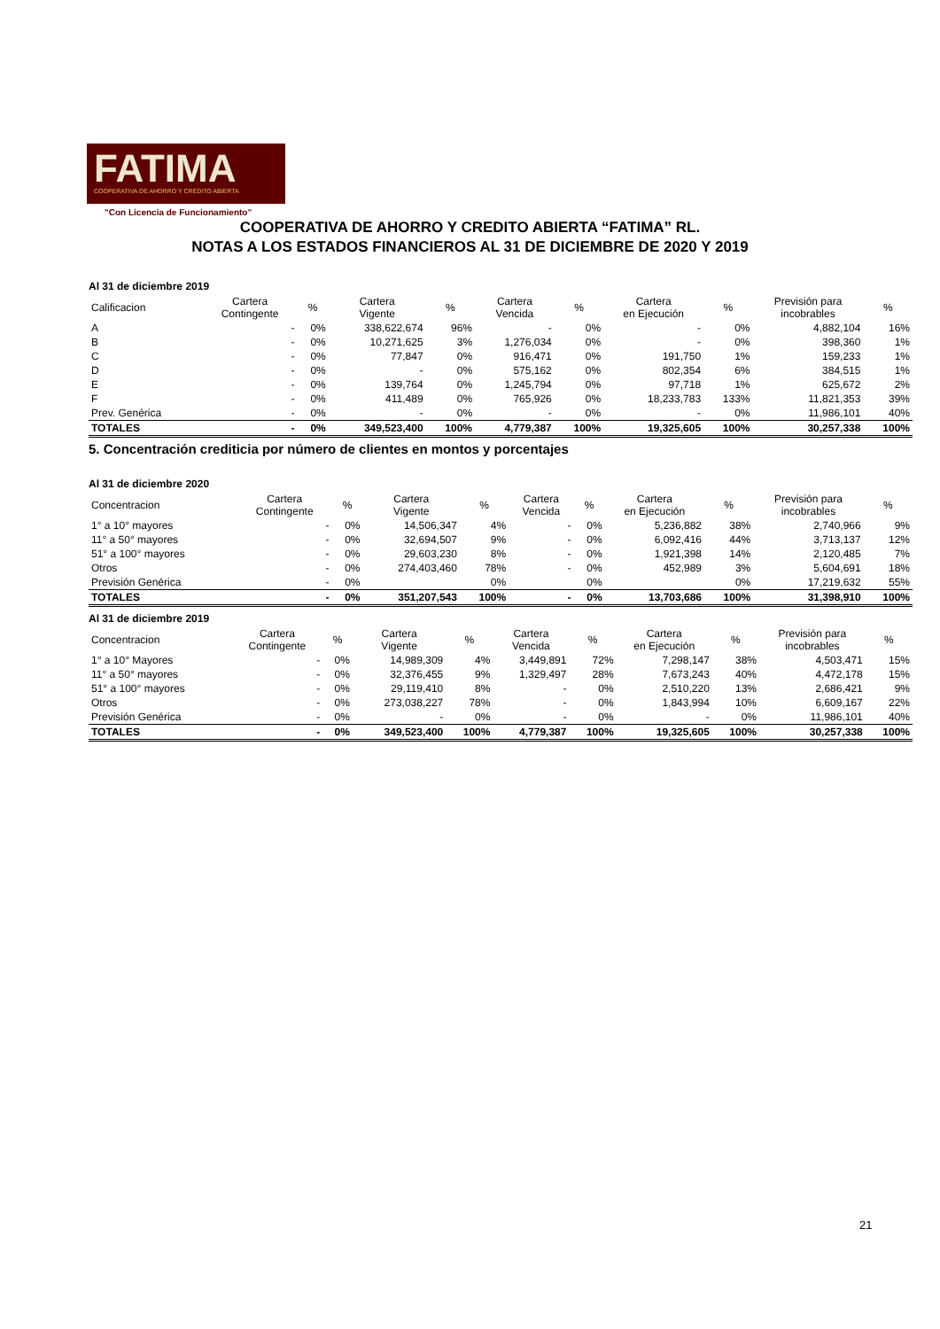FATIMA
COOPERATIVA DE AHORRO Y CRÉDITO ABIERTA
"Con Licencia de Funcionamiento"
COOPERATIVA DE AHORRO Y CREDITO ABIERTA “FATIMA” RL.
NOTAS A LOS ESTADOS FINANCIEROS AL 31 DE DICIEMBRE DE 2020 Y 2019
Al 31 de diciembre 2019
| Calificacion | Cartera Contingente | % | Cartera Vigente | % | Cartera Vencida | % | Cartera en Ejecución | % | Previsión para incobrables | % |
| --- | --- | --- | --- | --- | --- | --- | --- | --- | --- | --- |
| A | - | 0% | 338,622,674 | 96% | - | 0% | - | 0% | 4,882,104 | 16% |
| B | - | 0% | 10,271,625 | 3% | 1,276,034 | 0% | - | 0% | 398,360 | 1% |
| C | - | 0% | 77,847 | 0% | 916,471 | 0% | 191,750 | 1% | 159,233 | 1% |
| D | - | 0% | - | 0% | 575,162 | 0% | 802,354 | 6% | 384,515 | 1% |
| E | - | 0% | 139,764 | 0% | 1,245,794 | 0% | 97,718 | 1% | 625,672 | 2% |
| F | - | 0% | 411,489 | 0% | 765,926 | 0% | 18,233,783 | 133% | 11,821,353 | 39% |
| Prev. Genérica | - | 0% | - | 0% | - | 0% | - | 0% | 11,986,101 | 40% |
| TOTALES | - | 0% | 349,523,400 | 100% | 4,779,387 | 100% | 19,325,605 | 100% | 30,257,338 | 100% |
5. Concentración crediticia por número de clientes en montos y porcentajes
Al 31 de diciembre 2020
| Concentracion | Cartera Contingente | % | Cartera Vigente | % | Cartera Vencida | % | Cartera en Ejecución | % | Previsión para incobrables | % |
| --- | --- | --- | --- | --- | --- | --- | --- | --- | --- | --- |
| 1° a 10° mayores | - | 0% | 14,506,347 | 4% | - | 0% | 5,236,882 | 38% | 2,740,966 | 9% |
| 11° a 50° mayores | - | 0% | 32,694,507 | 9% | - | 0% | 6,092,416 | 44% | 3,713,137 | 12% |
| 51° a 100° mayores | - | 0% | 29,603,230 | 8% | - | 0% | 1,921,398 | 14% | 2,120,485 | 7% |
| Otros | - | 0% | 274,403,460 | 78% | - | 0% | 452,989 | 3% | 5,604,691 | 18% |
| Previsión Genérica | - | 0% | | 0% | | 0% | | 0% | 17,219,632 | 55% |
| TOTALES | - | 0% | 351,207,543 | 100% | - | 0% | 13,703,686 | 100% | 31,398,910 | 100% |
Al 31 de diciembre 2019
| Concentracion | Cartera Contingente | % | Cartera Vigente | % | Cartera Vencida | % | Cartera en Ejecución | % | Previsión para incobrables | % |
| --- | --- | --- | --- | --- | --- | --- | --- | --- | --- | --- |
| 1° a 10° Mayores | - | 0% | 14,989,309 | 4% | 3,449,891 | 72% | 7,298,147 | 38% | 4,503,471 | 15% |
| 11° a 50° mayores | - | 0% | 32,376,455 | 9% | 1,329,497 | 28% | 7,673,243 | 40% | 4,472,178 | 15% |
| 51° a 100° mayores | - | 0% | 29,119,410 | 8% | - | 0% | 2,510,220 | 13% | 2,686,421 | 9% |
| Otros | - | 0% | 273,038,227 | 78% | - | 0% | 1,843,994 | 10% | 6,609,167 | 22% |
| Previsión Genérica | - | 0% | - | 0% | - | 0% | - | 0% | 11,986,101 | 40% |
| TOTALES | - | 0% | 349,523,400 | 100% | 4,779,387 | 100% | 19,325,605 | 100% | 30,257,338 | 100% |
21